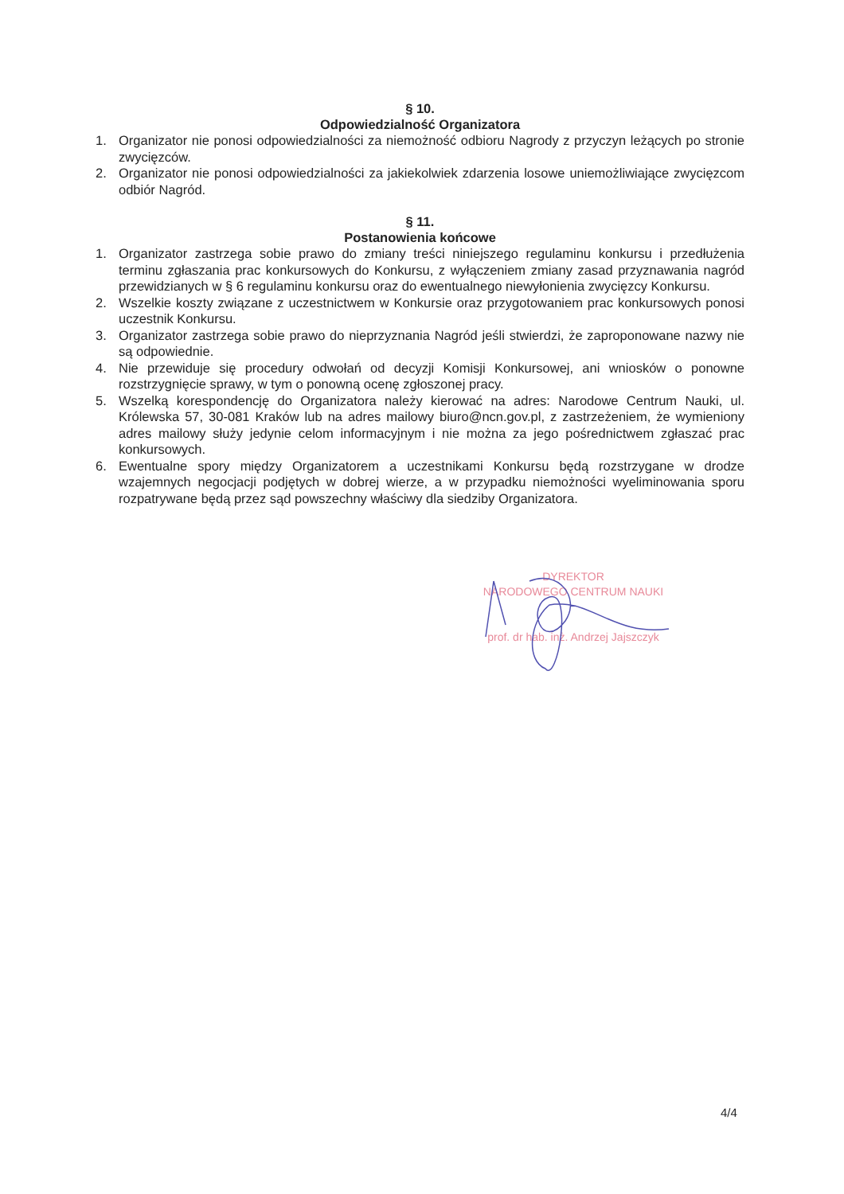§ 10.
Odpowiedzialność Organizatora
1. Organizator nie ponosi odpowiedzialności za niemożność odbioru Nagrody z przyczyn leżących po stronie zwycięzców.
2. Organizator nie ponosi odpowiedzialności za jakiekolwiek zdarzenia losowe uniemożliwiające zwycięzcom odbiór Nagród.
§ 11.
Postanowienia końcowe
1. Organizator zastrzega sobie prawo do zmiany treści niniejszego regulaminu konkursu i przedłużenia terminu zgłaszania prac konkursowych do Konkursu, z wyłączeniem zmiany zasad przyznawania nagród przewidzianych w § 6 regulaminu konkursu oraz do ewentualnego niewyłonienia zwycięzcy Konkursu.
2. Wszelkie koszty związane z uczestnictwem w Konkursie oraz przygotowaniem prac konkursowych ponosi uczestnik Konkursu.
3. Organizator zastrzega sobie prawo do nieprzyznania Nagród jeśli stwierdzi, że zaproponowane nazwy nie są odpowiednie.
4. Nie przewiduje się procedury odwołań od decyzji Komisji Konkursowej, ani wniosków o ponowne rozstrzygnięcie sprawy, w tym o ponowną ocenę zgłoszonej pracy.
5. Wszelką korespondencję do Organizatora należy kierować na adres: Narodowe Centrum Nauki, ul. Królewska 57, 30-081 Kraków lub na adres mailowy biuro@ncn.gov.pl, z zastrzeżeniem, że wymieniony adres mailowy służy jedynie celom informacyjnym i nie można za jego pośrednictwem zgłaszać prac konkursowych.
6. Ewentualne spory między Organizatorem a uczestnikami Konkursu będą rozstrzygane w drodze wzajemnych negocjacji podjętych w dobrej wierze, a w przypadku niemożności wyeliminowania sporu rozpatrywane będą przez sąd powszechny właściwy dla siedziby Organizatora.
DYREKTOR
NARODOWEGO CENTRUM NAUKI
prof. dr hab. inż. Andrzej Jajszczyk
4/4